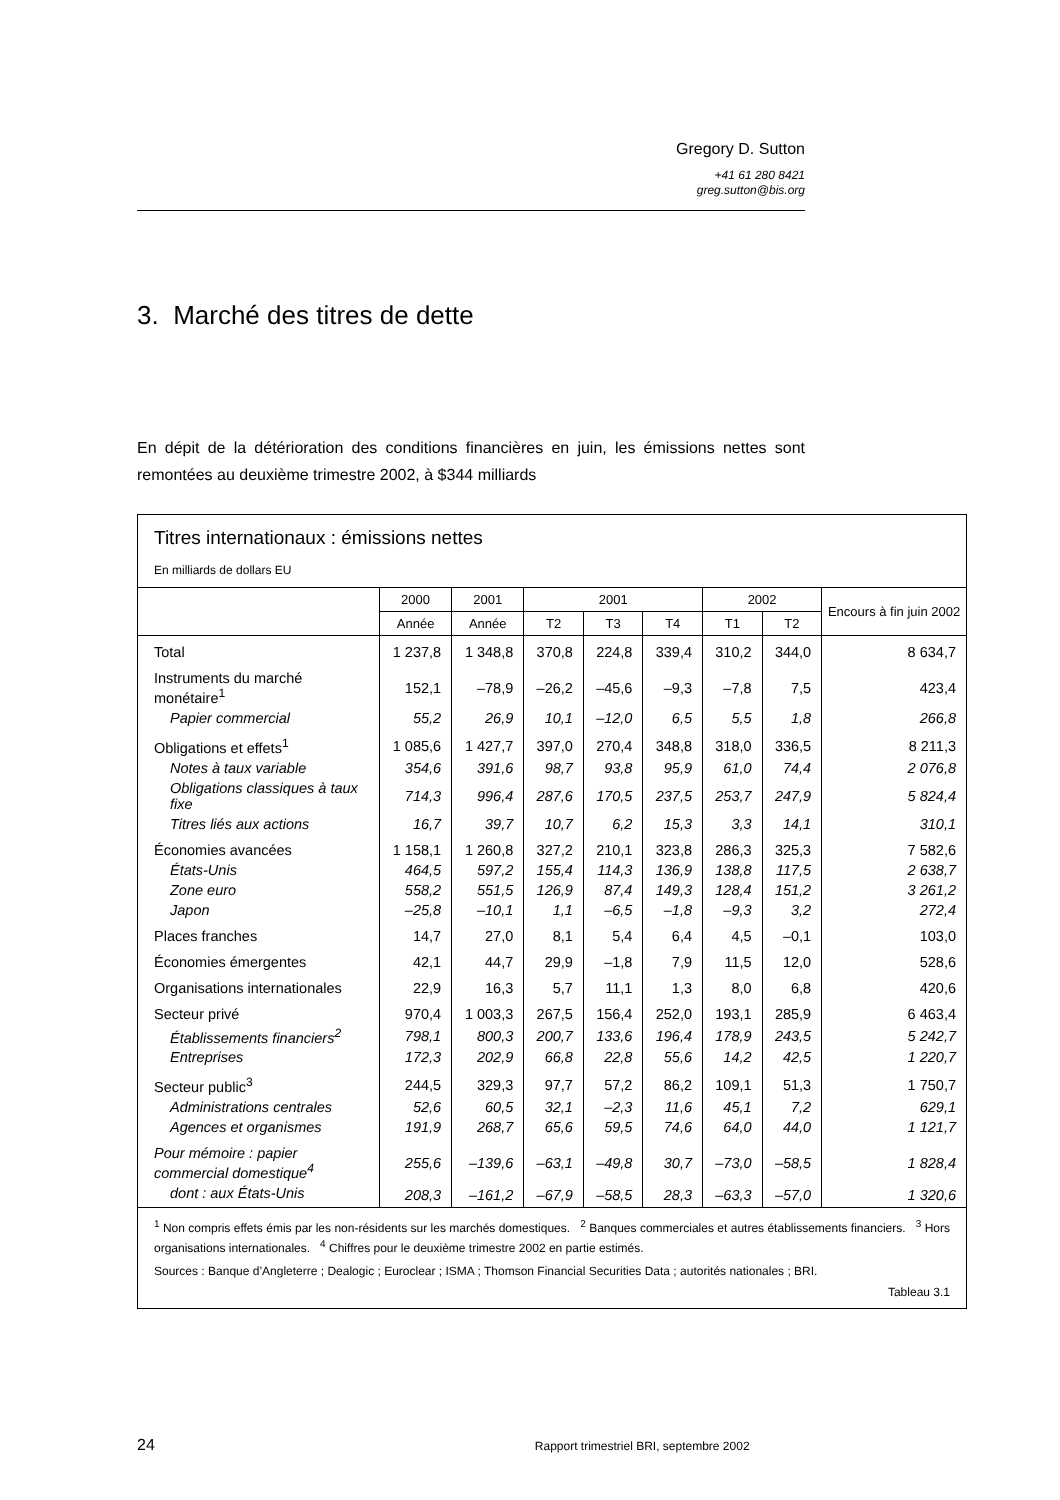Gregory D. Sutton
+41 61 280 8421
greg.sutton@bis.org
3. Marché des titres de dette
En dépit de la détérioration des conditions financières en juin, les émissions nettes sont remontées au deuxième trimestre 2002, à $344 milliards
Titres internationaux : émissions nettes
En milliards de dollars EU
| | 2000 | 2001 | 2001 | | | 2002 | | Encours à fin juin 2002 |
| --- | --- | --- | --- | --- | --- | --- | --- | --- |
| | Année | Année | T2 | T3 | T4 | T1 | T2 | |
| Total | 1 237,8 | 1 348,8 | 370,8 | 224,8 | 339,4 | 310,2 | 344,0 | 8 634,7 |
| Instruments du marché monétaire<sup>1</sup> | 152,1 | –78,9 | –26,2 | –45,6 | –9,3 | –7,8 | 7,5 | 423,4 |
| Papier commercial | 55,2 | 26,9 | 10,1 | –12,0 | 6,5 | 5,5 | 1,8 | 266,8 |
| Obligations et effets<sup>1</sup> | 1 085,6 | 1 427,7 | 397,0 | 270,4 | 348,8 | 318,0 | 336,5 | 8 211,3 |
| Notes à taux variable | 354,6 | 391,6 | 98,7 | 93,8 | 95,9 | 61,0 | 74,4 | 2 076,8 |
| Obligations classiques à taux fixe | 714,3 | 996,4 | 287,6 | 170,5 | 237,5 | 253,7 | 247,9 | 5 824,4 |
| Titres liés aux actions | 16,7 | 39,7 | 10,7 | 6,2 | 15,3 | 3,3 | 14,1 | 310,1 |
| Économies avancées | 1 158,1 | 1 260,8 | 327,2 | 210,1 | 323,8 | 286,3 | 325,3 | 7 582,6 |
| États-Unis | 464,5 | 597,2 | 155,4 | 114,3 | 136,9 | 138,8 | 117,5 | 2 638,7 |
| Zone euro | 558,2 | 551,5 | 126,9 | 87,4 | 149,3 | 128,4 | 151,2 | 3 261,2 |
| Japon | –25,8 | –10,1 | 1,1 | –6,5 | –1,8 | –9,3 | 3,2 | 272,4 |
| Places franches | 14,7 | 27,0 | 8,1 | 5,4 | 6,4 | 4,5 | –0,1 | 103,0 |
| Économies émergentes | 42,1 | 44,7 | 29,9 | –1,8 | 7,9 | 11,5 | 12,0 | 528,6 |
| Organisations internationales | 22,9 | 16,3 | 5,7 | 11,1 | 1,3 | 8,0 | 6,8 | 420,6 |
| Secteur privé | 970,4 | 1 003,3 | 267,5 | 156,4 | 252,0 | 193,1 | 285,9 | 6 463,4 |
| Établissements financiers<sup>2</sup> | 798,1 | 800,3 | 200,7 | 133,6 | 196,4 | 178,9 | 243,5 | 5 242,7 |
| Entreprises | 172,3 | 202,9 | 66,8 | 22,8 | 55,6 | 14,2 | 42,5 | 1 220,7 |
| Secteur public<sup>3</sup> | 244,5 | 329,3 | 97,7 | 57,2 | 86,2 | 109,1 | 51,3 | 1 750,7 |
| Administrations centrales | 52,6 | 60,5 | 32,1 | –2,3 | 11,6 | 45,1 | 7,2 | 629,1 |
| Agences et organismes | 191,9 | 268,7 | 65,6 | 59,5 | 74,6 | 64,0 | 44,0 | 1 121,7 |
| Pour mémoire : papier commercial domestique<sup>4</sup> | 255,6 | –139,6 | –63,1 | –49,8 | 30,7 | –73,0 | –58,5 | 1 828,4 |
| dont : aux États-Unis | 208,3 | –161,2 | –67,9 | –58,5 | 28,3 | –63,3 | –57,0 | 1 320,6 |
<sup>1</sup> Non compris effets émis par les non-résidents sur les marchés domestiques. <sup>2</sup> Banques commerciales et autres établissements financiers. <sup>3</sup> Hors organisations internationales. <sup>4</sup> Chiffres pour le deuxième trimestre 2002 en partie estimés.
Sources : Banque d’Angleterre ; Dealogic ; Euroclear ; ISMA ; Thomson Financial Securities Data ; autorités nationales ; BRI.
Tableau 3.1
24 Rapport trimestriel BRI, septembre 2002